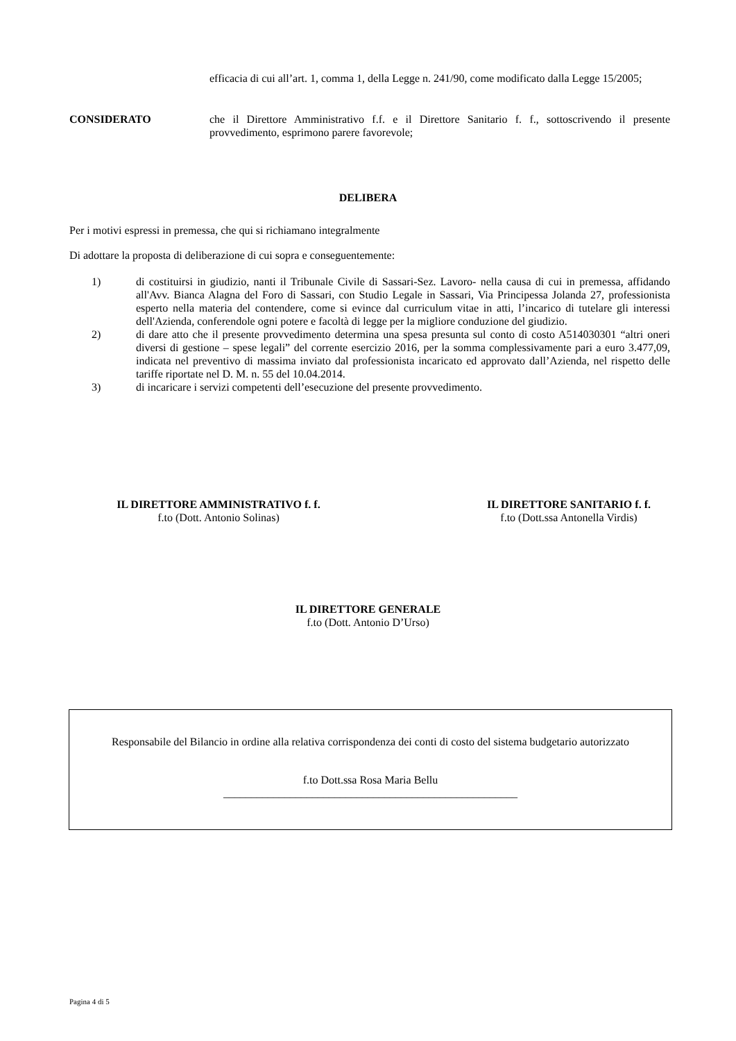efficacia di cui all’art. 1, comma 1, della Legge n. 241/90, come modificato dalla Legge 15/2005;
CONSIDERATO che il Direttore Amministrativo f.f. e il Direttore Sanitario f. f., sottoscrivendo il presente provvedimento, esprimono parere favorevole;
DELIBERA
Per i motivi espressi in premessa, che qui si richiamano integralmente
Di adottare la proposta di deliberazione di cui sopra e conseguentemente:
1) di costituirsi in giudizio, nanti il Tribunale Civile di Sassari-Sez. Lavoro- nella causa di cui in premessa, affidando all'Avv. Bianca Alagna del Foro di Sassari, con Studio Legale in Sassari, Via Principessa Jolanda 27, professionista esperto nella materia del contendere, come si evince dal curriculum vitae in atti, l’incarico di tutelare gli interessi dell'Azienda, conferendole ogni potere e facoltà di legge per la migliore conduzione del giudizio.
2) di dare atto che il presente provvedimento determina una spesa presunta sul conto di costo A514030301 “altri oneri diversi di gestione – spese legali” del corrente esercizio 2016, per la somma complessivamente pari a euro 3.477,09, indicata nel preventivo di massima inviato dal professionista incaricato ed approvato dall’Azienda, nel rispetto delle tariffe riportate nel D. M. n. 55 del 10.04.2014.
3) di incaricare i servizi competenti dell’esecuzione del presente provvedimento.
IL DIRETTORE AMMINISTRATIVO f. f.
f.to (Dott. Antonio Solinas)
IL DIRETTORE SANITARIO f. f.
f.to (Dott.ssa Antonella Virdis)
IL DIRETTORE GENERALE
f.to (Dott. Antonio D’Urso)
Responsabile del Bilancio in ordine alla relativa corrispondenza dei conti di costo del sistema budgetario autorizzato
f.to Dott.ssa Rosa Maria Bellu
_____________________________________________________
Pagina 4 di 5